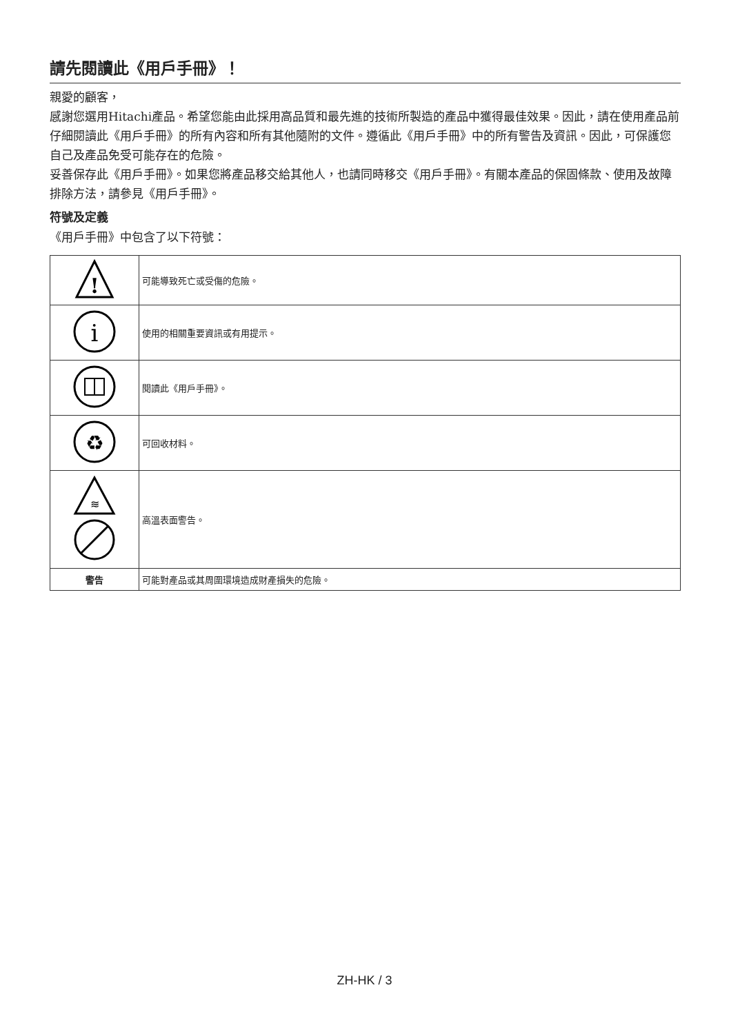請先閱讀此《用戶手冊》！
親愛的顧客，
感謝您選用Hitachi產品。希望您能由此採用高品質和最先進的技術所製造的產品中獲得最佳效果。因此，請在使用產品前仔細閱讀此《用戶手冊》的所有內容和所有其他隨附的文件。遵循此《用戶手冊》中的所有警告及資訊。因此，可保護您自己及產品免受可能存在的危險。
妥善保存此《用戶手冊》。如果您將產品移交給其他人，也請同時移交《用戶手冊》。有關本產品的保固條款、使用及故障排除方法，請參見《用戶手冊》。
符號及定義
《用戶手冊》中包含了以下符號：
| ! | 可能導致死亡或受傷的危險。 |
| i | 使用的相關重要資訊或有用提示。 |
| | 閱讀此《用戶手冊》。 |
| ♻ | 可回收材料。 |
| ≋ | 高溫表面警告。 |
| 警告 | 可能對產品或其周圍環境造成財產損失的危險。 |
ZH-HK / 3